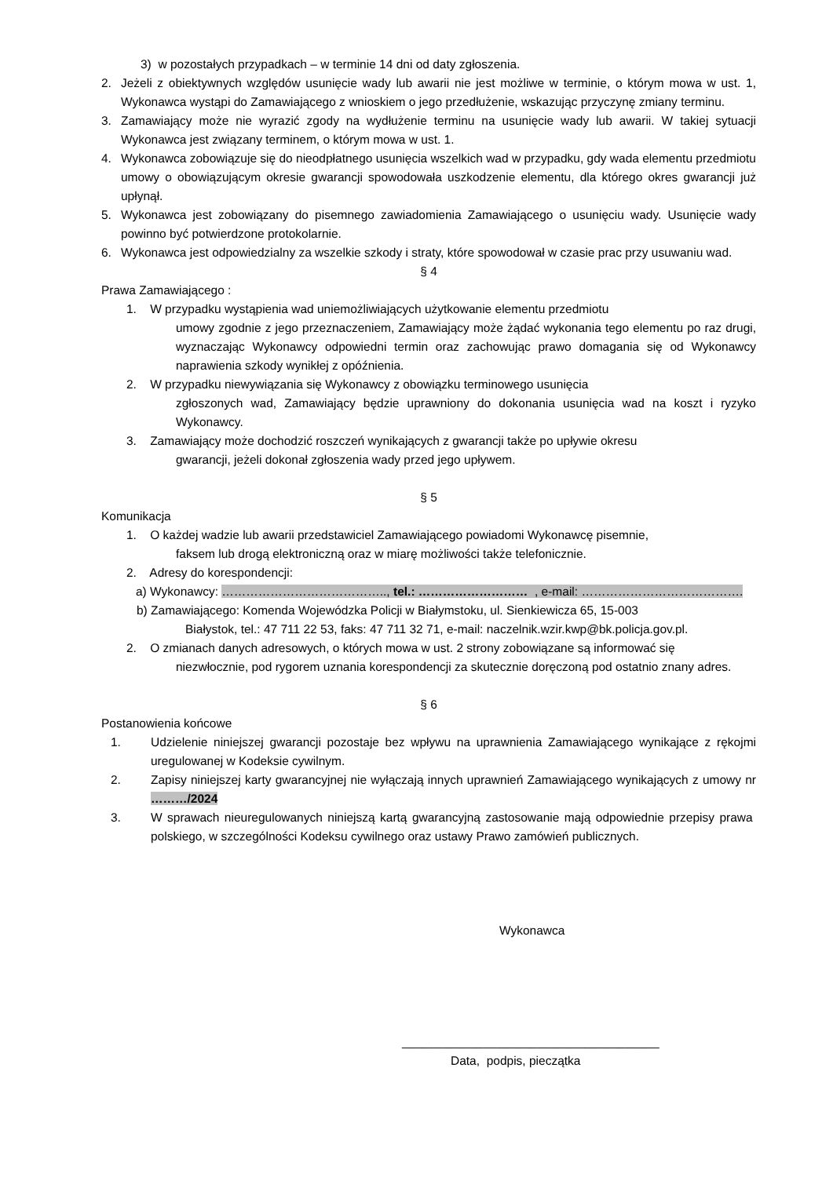3) w pozostałych przypadkach – w terminie 14 dni od daty zgłoszenia.
2. Jeżeli z obiektywnych względów usunięcie wady lub awarii nie jest możliwe w terminie, o którym mowa w ust. 1, Wykonawca wystąpi do Zamawiającego z wnioskiem o jego przedłużenie, wskazując przyczynę zmiany terminu.
3. Zamawiający może nie wyrazić zgody na wydłużenie terminu na usunięcie wady lub awarii. W takiej sytuacji Wykonawca jest związany terminem, o którym mowa w ust. 1.
4. Wykonawca zobowiązuje się do nieodpłatnego usunięcia wszelkich wad w przypadku, gdy wada elementu przedmiotu umowy o obowiązującym okresie gwarancji spowodowała uszkodzenie elementu, dla którego okres gwarancji już upłynął.
5. Wykonawca jest zobowiązany do pisemnego zawiadomienia Zamawiającego o usunięciu wady. Usunięcie wady powinno być potwierdzone protokolarnie.
6. Wykonawca jest odpowiedzialny za wszelkie szkody i straty, które spowodował w czasie prac przy usuwaniu wad.
§ 4
Prawa Zamawiającego :
1. W przypadku wystąpienia wad uniemożliwiających użytkowanie elementu przedmiotu
umowy zgodnie z jego przeznaczeniem, Zamawiający może żądać wykonania tego elementu po raz drugi, wyznaczając Wykonawcy odpowiedni termin oraz zachowując prawo domagania się od Wykonawcy naprawienia szkody wynikłej z opóźnienia.
2. W przypadku niewywiązania się Wykonawcy z obowiązku terminowego usunięcia
zgłoszonych wad, Zamawiający będzie uprawniony do dokonania usunięcia wad na koszt i ryzyko Wykonawcy.
3. Zamawiający może dochodzić roszczeń wynikających z gwarancji także po upływie okresu
gwarancji, jeżeli dokonał zgłoszenia wady przed jego upływem.
§ 5
Komunikacja
1. O każdej wadzie lub awarii przedstawiciel Zamawiającego powiadomi Wykonawcę pisemnie,
faksem lub drogą elektroniczną oraz w miarę możliwości także telefonicznie.
2. Adresy do korespondencji:
a) Wykonawcy: ………………………………….., tel.: ……………………… , e-mail: ………………………………….
b) Zamawiającego: Komenda Wojewódzka Policji w Białymstoku, ul. Sienkiewicza 65, 15-003
Białystok, tel.: 47 711 22 53, faks: 47 711 32 71, e-mail: naczelnik.wzir.kwp@bk.policja.gov.pl.
2. O zmianach danych adresowych, o których mowa w ust. 2 strony zobowiązane są informować się
niezwłocznie, pod rygorem uznania korespondencji za skutecznie doręczoną pod ostatnio znany adres.
§ 6
Postanowienia końcowe
1. Udzielenie niniejszej gwarancji pozostaje bez wpływu na uprawnienia Zamawiającego wynikające z rękojmi uregulowanej w Kodeksie cywilnym.
2. Zapisy niniejszej karty gwarancyjnej nie wyłączają innych uprawnień Zamawiającego wynikających z umowy nr ………/2024
3. W sprawach nieuregulowanych niniejszą kartą gwarancyjną zastosowanie mają odpowiednie przepisy prawa polskiego, w szczególności Kodeksu cywilnego oraz ustawy Prawo zamówień publicznych.
Wykonawca
______________________________________
Data, podpis, pieczątka